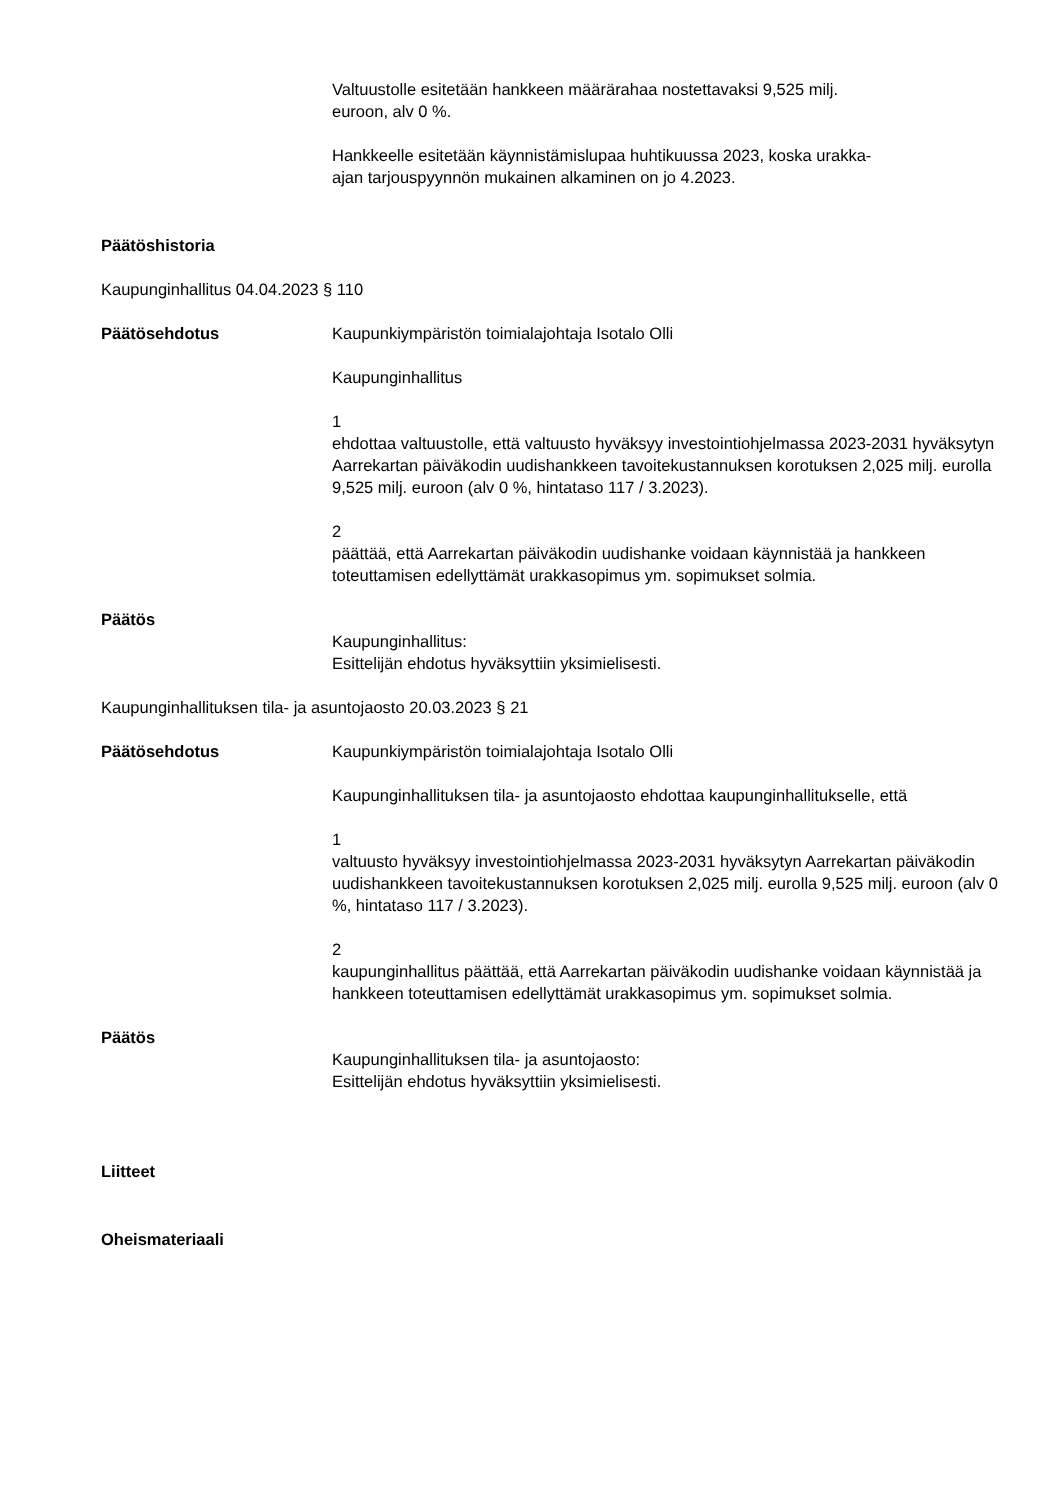Valtuustolle esitetään hankkeen määrärahaa nostettavaksi 9,525 milj.
euroon, alv 0 %.
Hankkeelle esitetään käynnistämislupaa huhtikuussa 2023, koska urakka-
ajan tarjouspyynnön mukainen alkaminen on jo 4.2023.
Päätöshistoria
Kaupunginhallitus 04.04.2023 § 110
Päätösehdotus Kaupunkiympäristön toimialajohtaja Isotalo Olli
Kaupunginhallitus
1
ehdottaa valtuustolle, että valtuusto hyväksyy investointiohjelmassa 2023-2031 hyväksytyn Aarrekartan päiväkodin uudishankkeen tavoitekustannuksen korotuksen 2,025 milj. eurolla 9,525 milj. euroon (alv 0 %, hintataso 117 / 3.2023).
2
päättää, että Aarrekartan päiväkodin uudishanke voidaan käynnistää ja hankkeen toteuttamisen edellyttämät urakkasopimus ym. sopimukset solmia.
Päätös
Kaupunginhallitus:
Esittelijän ehdotus hyväksyttiin yksimielisesti.
Kaupunginhallituksen tila- ja asuntojaosto 20.03.2023 § 21
Päätösehdotus Kaupunkiympäristön toimialajohtaja Isotalo Olli
Kaupunginhallituksen tila- ja asuntojaosto ehdottaa kaupunginhallitukselle, että
1
valtuusto hyväksyy investointiohjelmassa 2023-2031 hyväksytyn Aarrekartan päiväkodin uudishankkeen tavoitekustannuksen korotuksen 2,025 milj. eurolla 9,525 milj. euroon (alv 0 %, hintataso 117 / 3.2023).
2
kaupunginhallitus päättää, että Aarrekartan päiväkodin uudishanke voidaan käynnistää ja hankkeen toteuttamisen edellyttämät urakkasopimus ym. sopimukset solmia.
Päätös
Kaupunginhallituksen tila- ja asuntojaosto:
Esittelijän ehdotus hyväksyttiin yksimielisesti.
Liitteet
Oheismateriaali